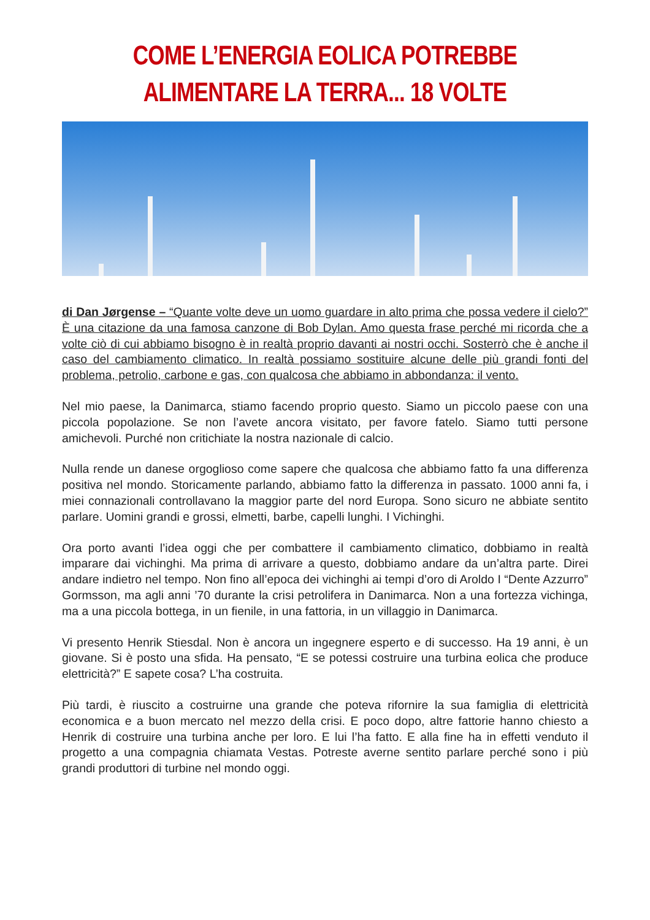COME L’ENERGIA EOLICA POTREBBE ALIMENTARE LA TERRA... 18 VOLTE
di Dan Jørgense – “Quante volte deve un uomo guardare in alto prima che possa vedere il cielo?” È una citazione da una famosa canzone di Bob Dylan. Amo questa frase perché mi ricorda che a volte ciò di cui abbiamo bisogno è in realtà proprio davanti ai nostri occhi. Sosterrò che è anche il caso del cambiamento climatico. In realtà possiamo sostituire alcune delle più grandi fonti del problema, petrolio, carbone e gas, con qualcosa che abbiamo in abbondanza: il vento.
Nel mio paese, la Danimarca, stiamo facendo proprio questo. Siamo un piccolo paese con una piccola popolazione. Se non l’avete ancora visitato, per favore fatelo. Siamo tutti persone amichevoli. Purché non critichiate la nostra nazionale di calcio.
Nulla rende un danese orgoglioso come sapere che qualcosa che abbiamo fatto fa una differenza positiva nel mondo. Storicamente parlando, abbiamo fatto la differenza in passato. 1000 anni fa, i miei connazionali controllavano la maggior parte del nord Europa. Sono sicuro ne abbiate sentito parlare. Uomini grandi e grossi, elmetti, barbe, capelli lunghi. I Vichinghi.
Ora porto avanti l’idea oggi che per combattere il cambiamento climatico, dobbiamo in realtà imparare dai vichinghi. Ma prima di arrivare a questo, dobbiamo andare da un’altra parte. Direi andare indietro nel tempo. Non fino all’epoca dei vichinghi ai tempi d’oro di Aroldo I “Dente Azzurro” Gormsson, ma agli anni ’70 durante la crisi petrolifera in Danimarca. Non a una fortezza vichinga, ma a una piccola bottega, in un fienile, in una fattoria, in un villaggio in Danimarca.
Vi presento Henrik Stiesdal. Non è ancora un ingegnere esperto e di successo. Ha 19 anni, è un giovane. Si è posto una sfida. Ha pensato, “E se potessi costruire una turbina eolica che produce elettricità?” E sapete cosa? L’ha costruita.
Più tardi, è riuscito a costruirne una grande che poteva rifornire la sua famiglia di elettricità economica e a buon mercato nel mezzo della crisi. E poco dopo, altre fattorie hanno chiesto a Henrik di costruire una turbina anche per loro. E lui l’ha fatto. E alla fine ha in effetti venduto il progetto a una compagnia chiamata Vestas. Potreste averne sentito parlare perché sono i più grandi produttori di turbine nel mondo oggi.